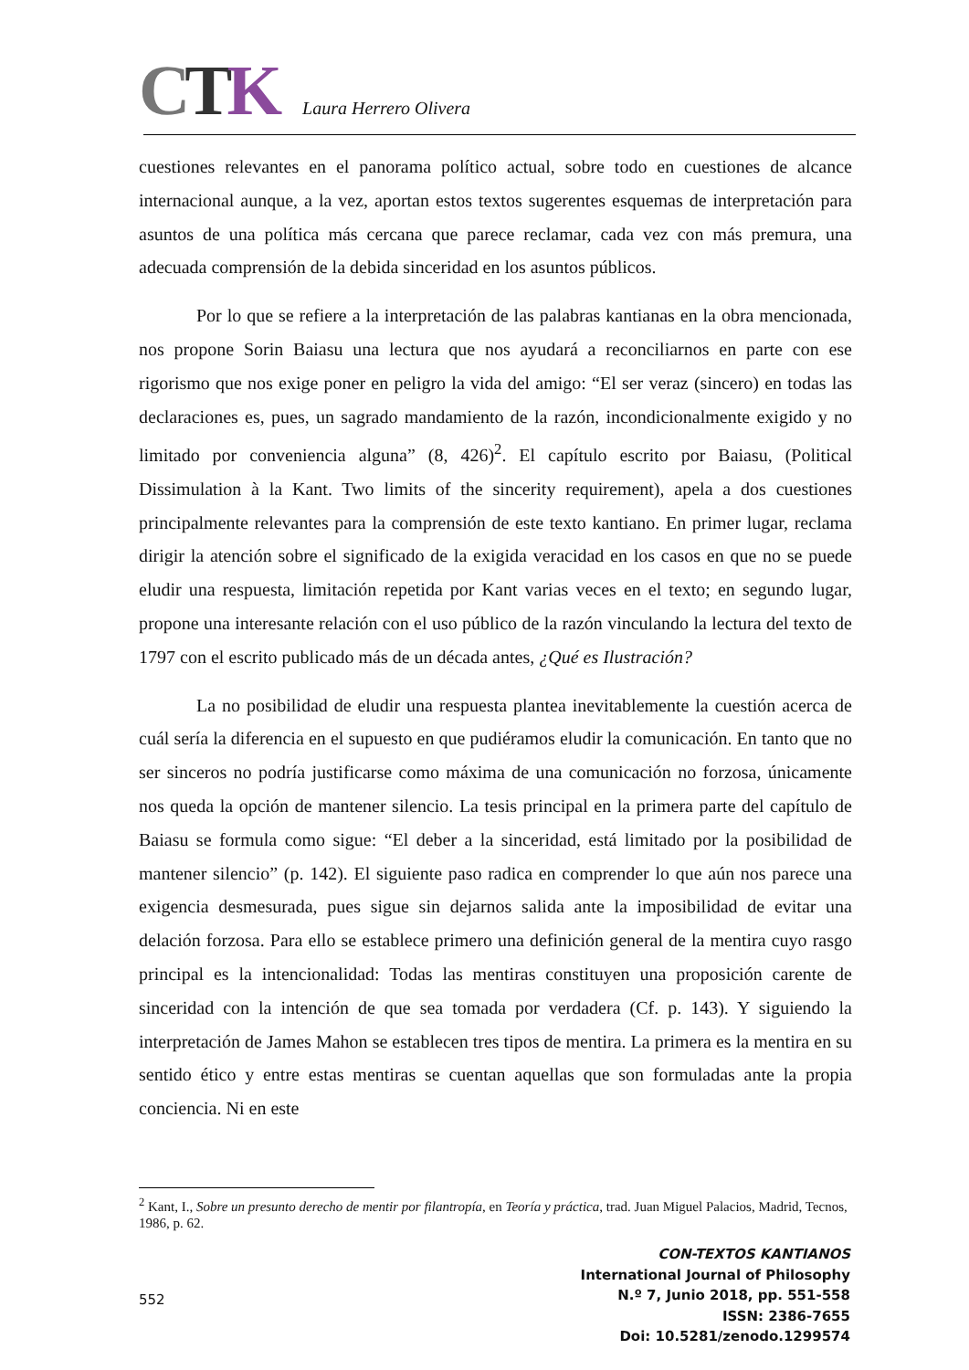CTK
Laura Herrero Olivera
cuestiones relevantes en el panorama político actual, sobre todo en cuestiones de alcance internacional aunque, a la vez, aportan estos textos sugerentes esquemas de interpretación para asuntos de una política más cercana que parece reclamar, cada vez con más premura, una adecuada comprensión de la debida sinceridad en los asuntos públicos.
Por lo que se refiere a la interpretación de las palabras kantianas en la obra mencionada, nos propone Sorin Baiasu una lectura que nos ayudará a reconciliarnos en parte con ese rigorismo que nos exige poner en peligro la vida del amigo: “El ser veraz (sincero) en todas las declaraciones es, pues, un sagrado mandamiento de la razón, incondicionalmente exigido y no limitado por conveniencia alguna” (8, 426)<sup>2</sup>. El capítulo escrito por Baiasu, (Political Dissimulation à la Kant. Two limits of the sincerity requirement), apela a dos cuestiones principalmente relevantes para la comprensión de este texto kantiano. En primer lugar, reclama dirigir la atención sobre el significado de la exigida veracidad en los casos en que no se puede eludir una respuesta, limitación repetida por Kant varias veces en el texto; en segundo lugar, propone una interesante relación con el uso público de la razón vinculando la lectura del texto de 1797 con el escrito publicado más de un década antes, ¿Qué es Ilustración?
La no posibilidad de eludir una respuesta plantea inevitablemente la cuestión acerca de cuál sería la diferencia en el supuesto en que pudiéramos eludir la comunicación. En tanto que no ser sinceros no podría justificarse como máxima de una comunicación no forzosa, únicamente nos queda la opción de mantener silencio. La tesis principal en la primera parte del capítulo de Baiasu se formula como sigue: “El deber a la sinceridad, está limitado por la posibilidad de mantener silencio” (p. 142). El siguiente paso radica en comprender lo que aún nos parece una exigencia desmesurada, pues sigue sin dejarnos salida ante la imposibilidad de evitar una delación forzosa. Para ello se establece primero una definición general de la mentira cuyo rasgo principal es la intencionalidad: Todas las mentiras constituyen una proposición carente de sinceridad con la intención de que sea tomada por verdadera (Cf. p. 143). Y siguiendo la interpretación de James Mahon se establecen tres tipos de mentira. La primera es la mentira en su sentido ético y entre estas mentiras se cuentan aquellas que son formuladas ante la propia conciencia. Ni en este
<sup>2</sup> Kant, I., Sobre un presunto derecho de mentir por filantropía, en Teoría y práctica, trad. Juan Miguel Palacios, Madrid, Tecnos, 1986, p. 62.
552
CON-TEXTOS KANTIANOS
International Journal of Philosophy
N.º 7, Junio 2018, pp. 551-558
ISSN: 2386-7655
Doi: 10.5281/zenodo.1299574